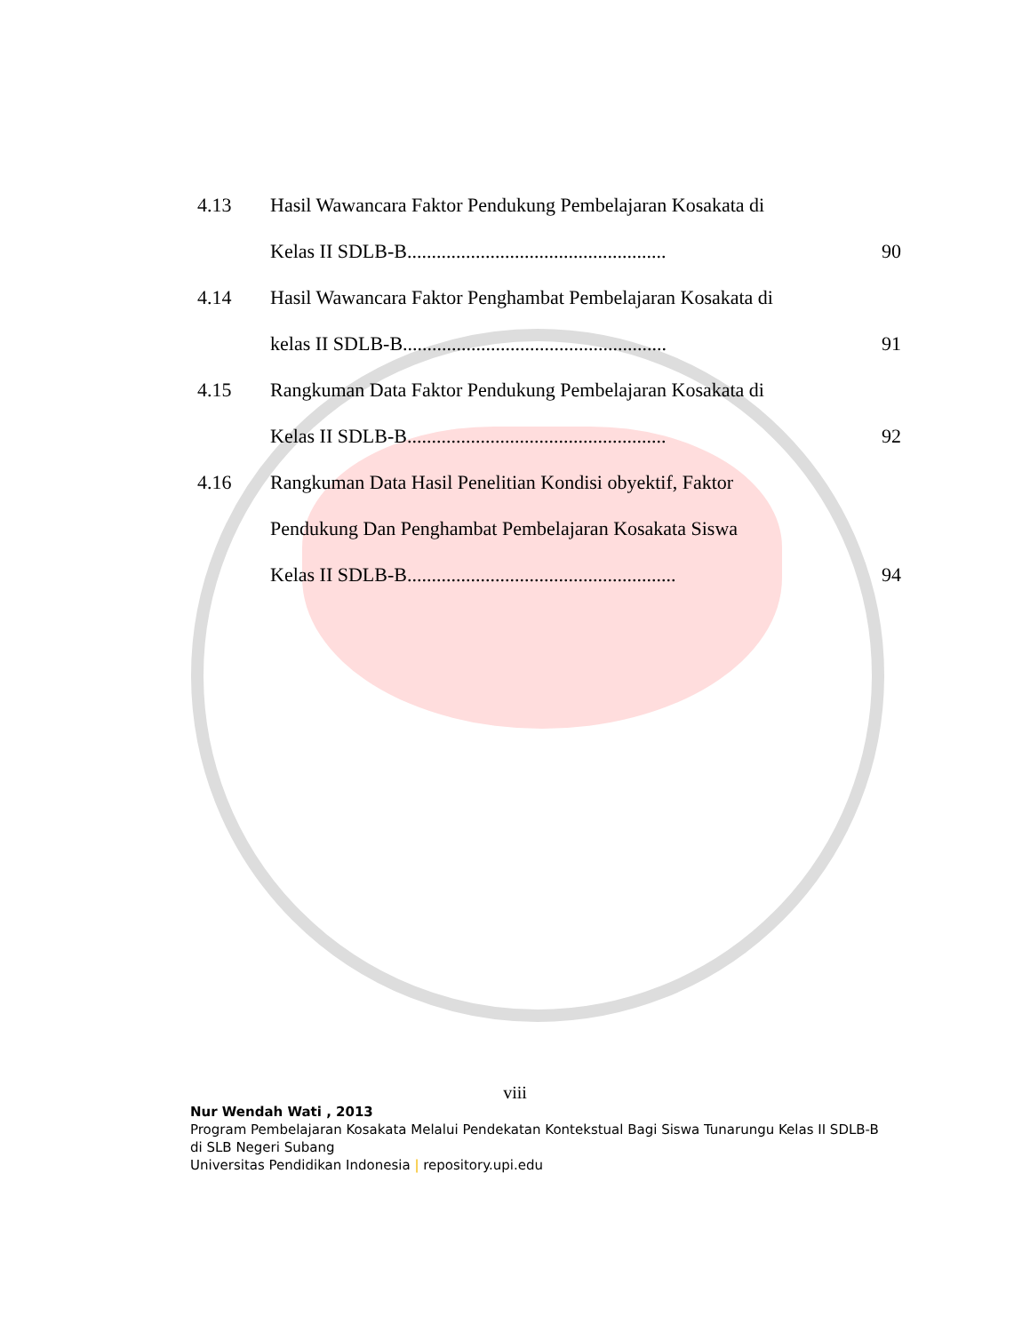| 4.13 | Hasil Wawancara Faktor Pendukung Pembelajaran Kosakata di | |
| | Kelas II SDLB-B..................................................... | 90 |
| 4.14 | Hasil Wawancara Faktor Penghambat Pembelajaran Kosakata di | |
| | kelas II SDLB-B...................................................... | 91 |
| 4.15 | Rangkuman Data Faktor Pendukung Pembelajaran Kosakata di | |
| | Kelas II SDLB-B..................................................... | 92 |
| 4.16 | Rangkuman Data Hasil Penelitian Kondisi obyektif, Faktor | |
| | Pendukung Dan Penghambat Pembelajaran Kosakata Siswa | |
| | Kelas II SDLB-B....................................................... | 94 |
viii
Nur Wendah Wati , 2013
Program Pembelajaran Kosakata Melalui Pendekatan Kontekstual Bagi Siswa Tunarungu Kelas II SDLB-B di SLB Negeri Subang
Universitas Pendidikan Indonesia | repository.upi.edu